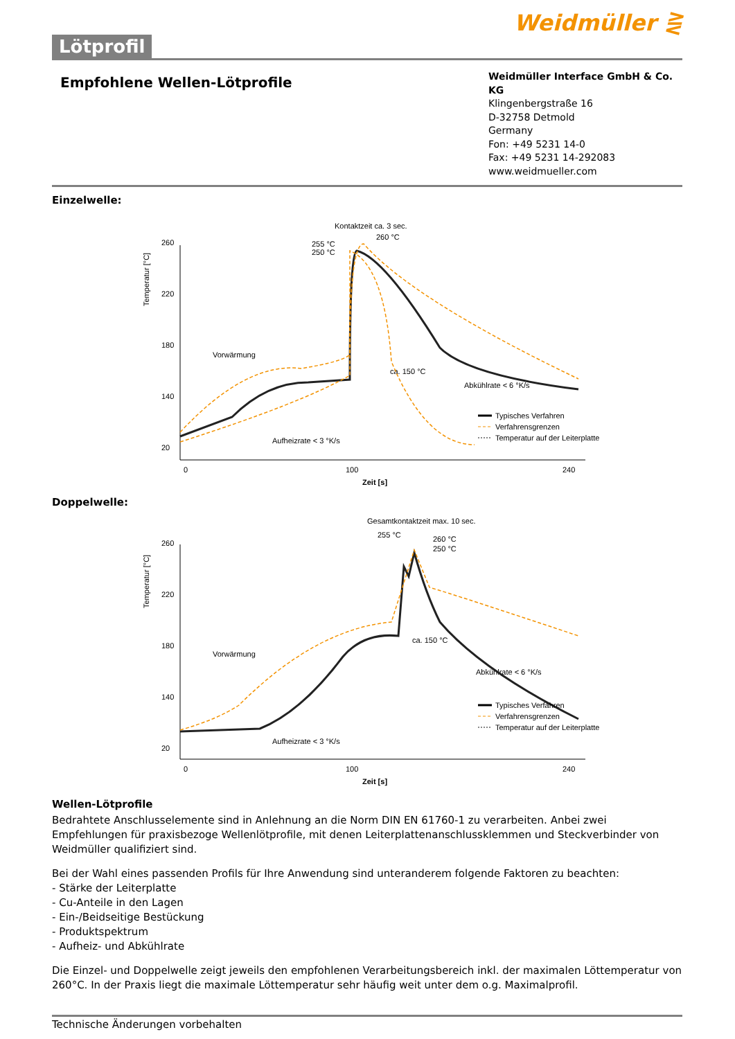Lötprofil
Weidmüller ⋛
Empfohlene Wellen-Lötprofile
Weidmüller Interface GmbH & Co. KG
Klingenbergstraße 16
D-32758 Detmold
Germany
Fon: +49 5231 14-0
Fax: +49 5231 14-292083
www.weidmueller.com
Einzelwelle:
Kontaktzeit ca. 3 sec.
260 °C
255 °C
250 °C
260
220
180
140
20
Temperatur [°C]
Vorwärmung
Aufheizrate < 3 °K/s
ca. 150 °C
Abkühlrate < 6 °K/s
0
100
240
Zeit [s]
Typisches Verfahren
Verfahrensgrenzen
Temperatur auf der Leiterplatte
Doppelwelle:
Gesamtkontaktzeit max. 10 sec.
255 °C
260 °C
250 °C
260
220
180
140
20
Temperatur [°C]
Vorwärmung
Aufheizrate < 3 °K/s
ca. 150 °C
Abkühlrate < 6 °K/s
0
100
240
Zeit [s]
Typisches Verfahren
Verfahrensgrenzen
Temperatur auf der Leiterplatte
Wellen-Lötprofile
Bedrahtete Anschlusselemente sind in Anlehnung an die Norm DIN EN 61760-1 zu verarbeiten. Anbei zwei Empfehlungen für praxisbezoge Wellenlötprofile, mit denen Leiterplattenanschlussklemmen und Steckverbinder von Weidmüller qualifiziert sind.
Bei der Wahl eines passenden Profils für Ihre Anwendung sind unteranderem folgende Faktoren zu beachten:
- Stärke der Leiterplatte
- Cu-Anteile in den Lagen
- Ein-/Beidseitige Bestückung
- Produktspektrum
- Aufheiz- und Abkühlrate
Die Einzel- und Doppelwelle zeigt jeweils den empfohlenen Verarbeitungsbereich inkl. der maximalen Löttemperatur von 260°C. In der Praxis liegt die maximale Löttemperatur sehr häufig weit unter dem o.g. Maximalprofil.
Technische Änderungen vorbehalten